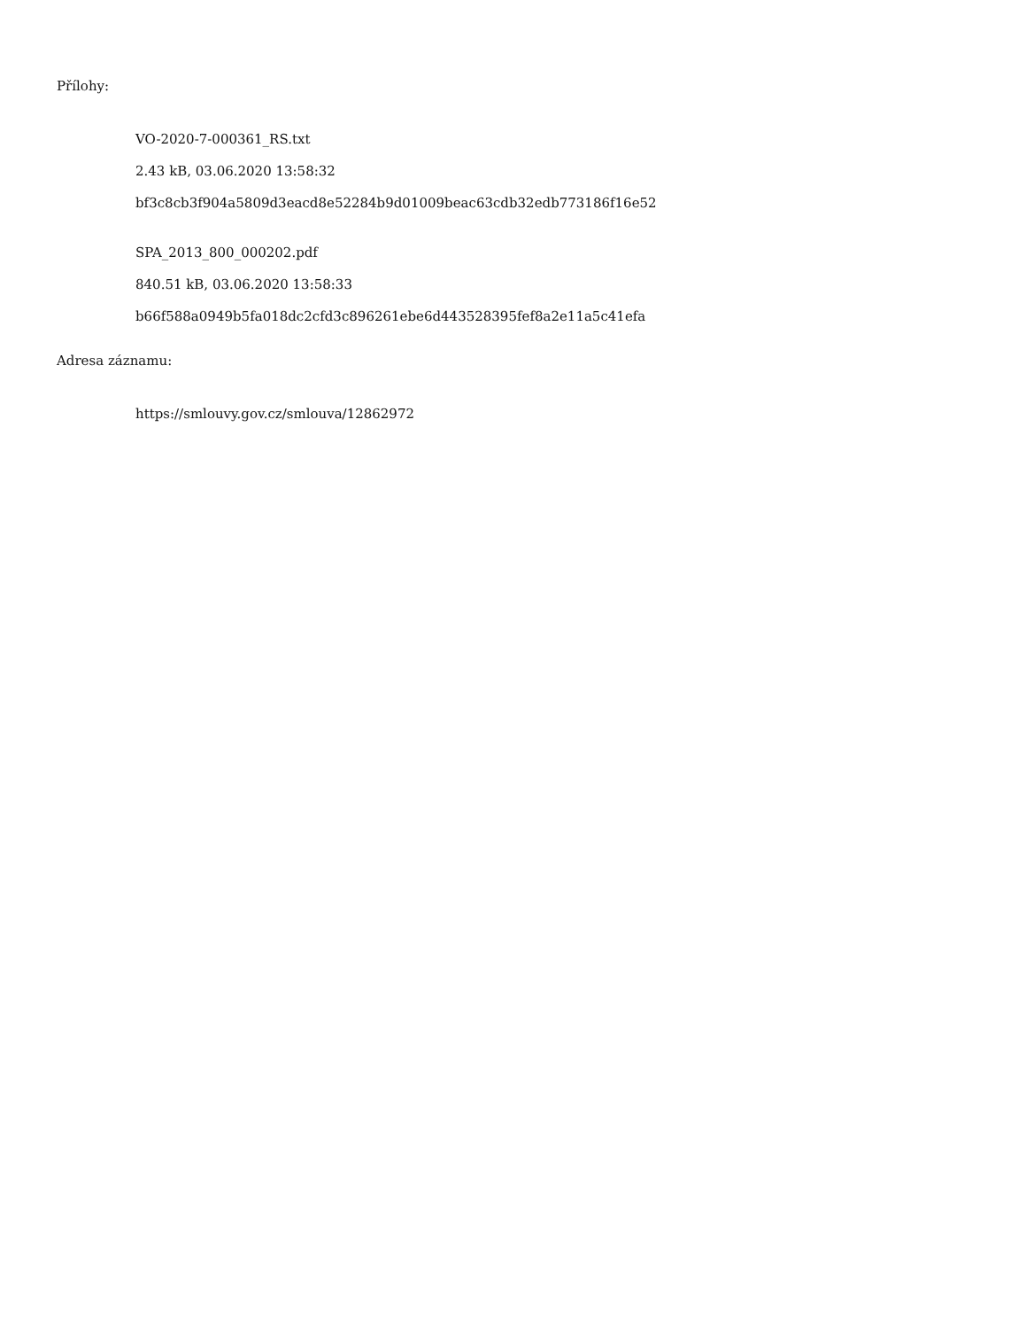Přílohy:
VO-2020-7-000361_RS.txt
2.43 kB, 03.06.2020 13:58:32
bf3c8cb3f904a5809d3eacd8e52284b9d01009beac63cdb32edb773186f16e52
SPA_2013_800_000202.pdf
840.51 kB, 03.06.2020 13:58:33
b66f588a0949b5fa018dc2cfd3c896261ebe6d443528395fef8a2e11a5c41efa
Adresa záznamu:
https://smlouvy.gov.cz/smlouva/12862972